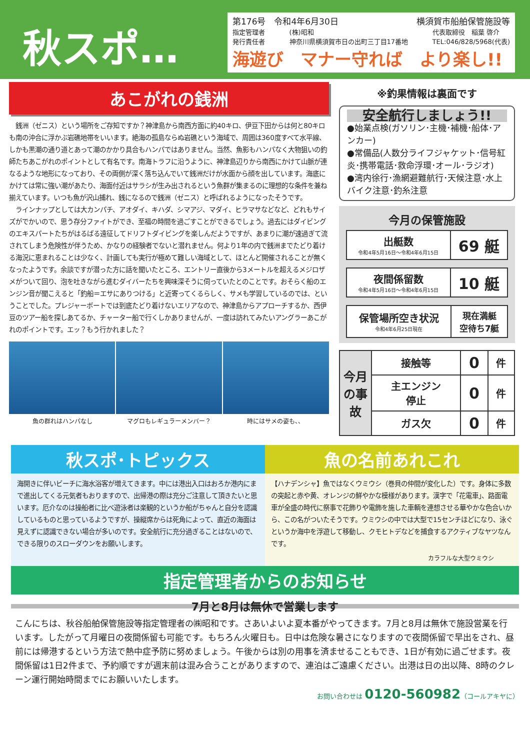秋スポ…
第176号　令和4年6月30日 横須賀市船舶保管施設等
指定管理者
発行責任者 (株)昭和
神奈川県横須賀市日の出町三丁目17番地 代表取締役　稲葉 啓介
TEL:046/828/5968(代表)
海遊び　マナー守れば　より楽し!!
あこがれの銭洲
　銭洲（ゼニス）という場所をご存知ですか？神津島から南西方面に約40キロ、伊豆下田からは何と80キロも南の沖合に浮かぶ岩礁地帯をいいます。絶海の孤島ならぬ岩礁という海域で、周囲は360度すべて水平線、しかも黒潮の通り道とあって潮のかかり具合もハンパではありません。当然、魚影もハンパなく大物狙いの釣師たちあこがれのポイントとして有名です。南海トラフに沿うように、神津島辺りから南西にかけて山脈が連なるような地形になっており、その両側が深く落ち込んでいて銭洲だけが水面から顔を出しています。海底にかけては常に強い潮があたり、海面付近はサラシが生み出されるという魚群が集まるのに理想的な条件を兼ね揃えています。いつも魚が沢山捕れ、銭になるので銭洲（ゼニス）と呼ばれるようになったそうです。
　ラインナップとしては大カンパチ、アオダイ、キハダ、シマアジ、マダイ、ヒラマサなどなど、どれもサイズがでかいので、思う存分ファイトができ、至福の時間を過ごすことができるでしょう。過去にはダイビングのエキスパートたちがはるばる遠征してドリフトダイビングを楽しんだようですが、あまりに潮が速過ぎて流されてしまう危険性が伴うため、かなりの経験者でないと潜れません。何より1年の内で銭洲までたどり着ける海況に恵まれることは少なく、計画しても実行が極めて難しい海域として、ほとんど開催されることが無くなったようです。余談ですが潜った方に話を聞いたところ、エントリー直後から3メートルを超えるメジロザメがついて回り、泡を吐きながら進むダイバーたちを興味深そうに伺っていたとのことです。おそらく船のエンジン音が聞こえると「釣船＝エサにありつける」と近寄ってくるらしく、サメも学習しているのでは、ということでした。プレジャーボートでは到底たどり着けないエリアなので、神津島からアプローチするか、西伊豆のツアー船を探しあてるか、チャーター船で行くしかありませんが、一度は訪れてみたいアングラーあこがれのポイントです。エッ？もう行かれました？
魚の群れはハンパなし マグロもレギュラーメンバー？ 時にはサメの姿も、、
※釣果情報は裏面です
安全航行しましょう!!
●始業点検(ガソリン･主機･補機･船体･アンカー)
●常備品(人数分ライフジャケット･信号紅炎･携帯電話･救命浮環･オール･ラジオ)
●湾内徐行･漁網避難航行･天候注意･水上バイク注意･釣糸注意
今月の保管施設
| 出艇数 令和4年5月16日～令和4年6月15日 | 69 艇 |
| 夜間係留数 令和4年5月16日～令和4年6月15日 | 10 艇 |
| 保管場所空き状況 令和4年6月25日現在 | 現在満艇 空待ち7艇 |
| 今月の事故 | 接触等 | 0 | 件 |
| | 主エンジン 停止 | 0 | 件 |
| | ガス欠 | 0 | 件 |
秋スポ･トピックス
海開きに伴いビーチに海水浴客が増えてきます。中には港出入口はおろか港内にまで進出してくる元気者もおりますので、出帰港の際は充分ご注意して頂きたいと思います。厄介なのは操船者に比べ遊泳者は楽観的というか船がちゃんと自分を認識しているものと思っているようですが、操縦席からは死角によって、直近の海面は見えずに認識できない場合が多いのです。安全航行に充分過ぎることはないので、できる限りのスローダウンをお願いします。
魚の名前あれこれ
【ハナデンシャ】魚ではなくウミウシ（巻貝の仲間が変化した）です。身体に多数の突起と赤や黄、オレンジの鮮やかな模様があります。漢字で「花電車」、路面電車が全盛の時代に祭事で花飾りや電飾を施した車輌を連想させる華やかな色合いから、この名がついたそうです。ウミウシの中では大型で15センチほどになり、泳ぐというか海中を浮遊して移動し、クモヒトデなどを捕食するアクティブなヤツなんです。
カラフルな大型ウミウシ
指定管理者からのお知らせ
7月と8月は無休で営業します
こんにちは、秋谷船舶保管施設等指定管理者の㈱昭和です。さあいよいよ夏本番がやってきます。7月と8月は無休で施設営業を行います。したがって月曜日の夜間係留も可能です。もちろん火曜日も。日中は危険な暑さになりますので夜間係留で早出をされ、昼前には帰港するという方法で熱中症予防に努めましょう。午後からは別の用事を済ませることもでき、1日が有効に過ごせます。夜間係留は1日2件まで、予約順ですが週末前は混み合うことがありますので、連泊はご遠慮ください。出港は日の出以降、8時のクレーン運行開始時間までにお願いいたします。
お問い合わせは 0120-560982（コールアキヤに）